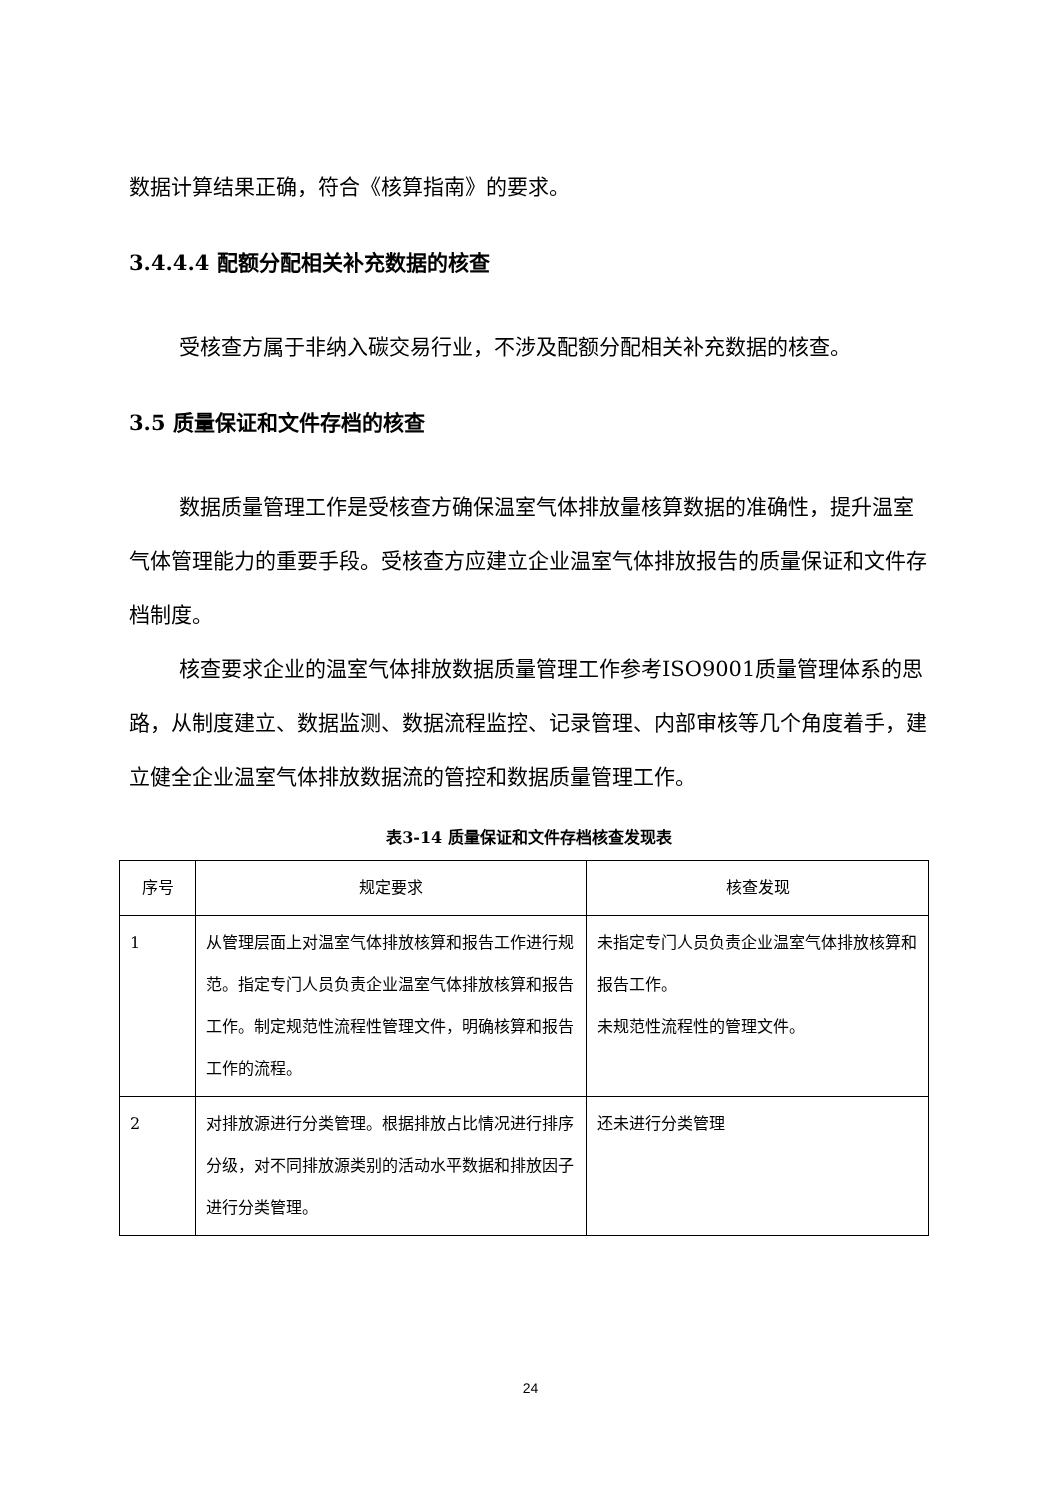数据计算结果正确，符合《核算指南》的要求。
3.4.4.4 配额分配相关补充数据的核查
受核查方属于非纳入碳交易行业，不涉及配额分配相关补充数据的核查。
3.5 质量保证和文件存档的核查
数据质量管理工作是受核查方确保温室气体排放量核算数据的准确性，提升温室气体管理能力的重要手段。受核查方应建立企业温室气体排放报告的质量保证和文件存档制度。
核查要求企业的温室气体排放数据质量管理工作参考ISO9001质量管理体系的思路，从制度建立、数据监测、数据流程监控、记录管理、内部审核等几个角度着手，建立健全企业温室气体排放数据流的管控和数据质量管理工作。
表3-14 质量保证和文件存档核查发现表
| 序号 | 规定要求 | 核查发现 |
| --- | --- | --- |
| 1 | 从管理层面上对温室气体排放核算和报告工作进行规范。指定专门人员负责企业温室气体排放核算和报告工作。制定规范性流程性管理文件，明确核算和报告工作的流程。 | 未指定专门人员负责企业温室气体排放核算和报告工作。 未规范性流程性的管理文件。 |
| 2 | 对排放源进行分类管理。根据排放占比情况进行排序分级，对不同排放源类别的活动水平数据和排放因子进行分类管理。 | 还未进行分类管理 |
24